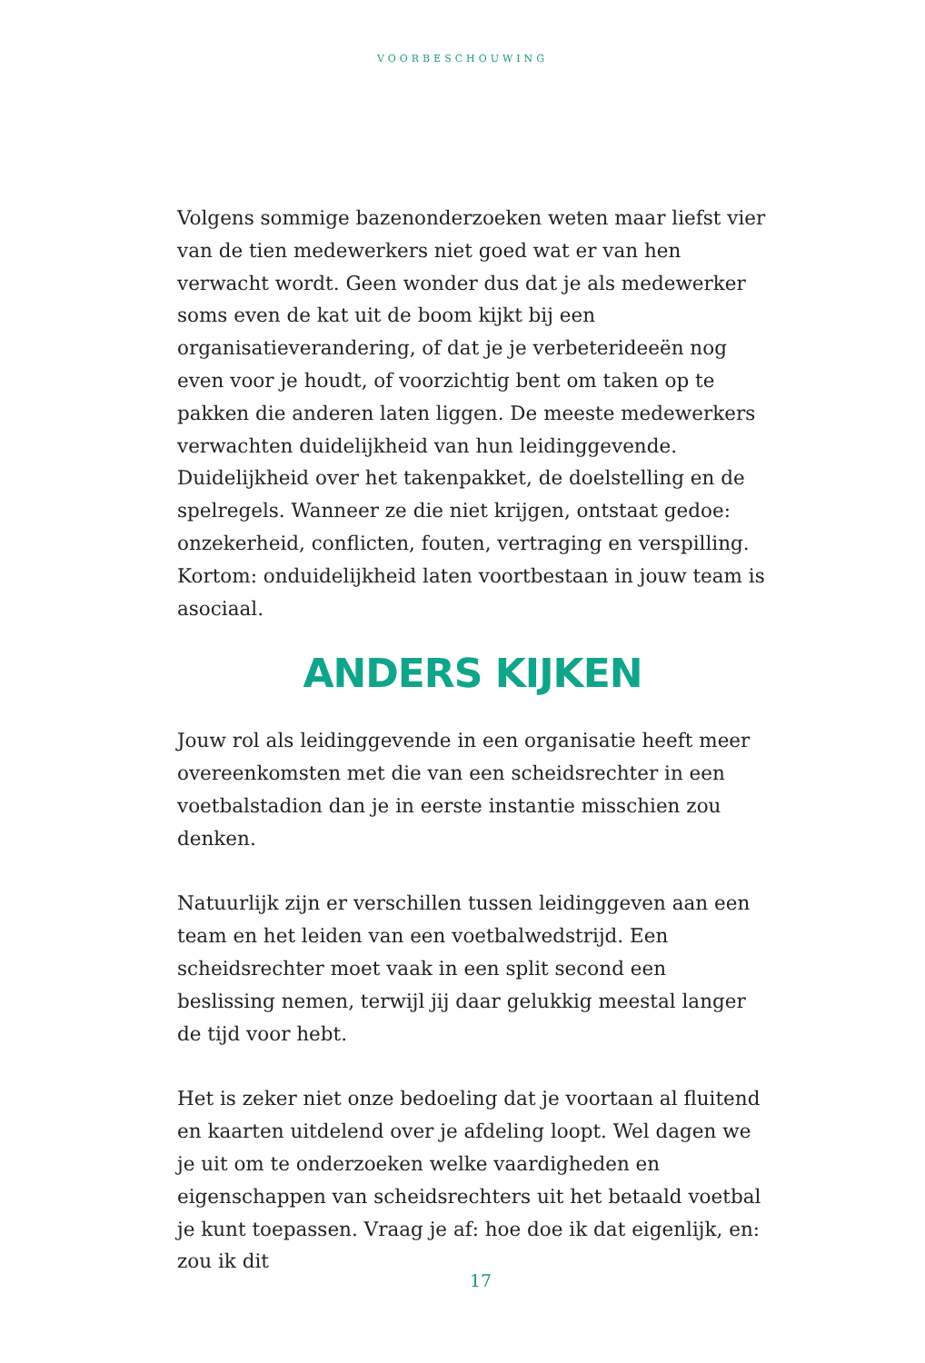VOORBESCHOUWING
Volgens sommige bazenonderzoeken weten maar liefst vier van de tien medewerkers niet goed wat er van hen verwacht wordt. Geen wonder dus dat je als medewerker soms even de kat uit de boom kijkt bij een organisatieverandering, of dat je je verbeterideeën nog even voor je houdt, of voorzichtig bent om taken op te pakken die anderen laten liggen. De meeste medewerkers verwachten duidelijkheid van hun leidinggevende. Duidelijkheid over het takenpakket, de doelstelling en de spelregels. Wanneer ze die niet krijgen, ontstaat gedoe: onzekerheid, conflicten, fouten, vertraging en verspilling. Kortom: onduidelijkheid laten voortbestaan in jouw team is asociaal.
ANDERS KIJKEN
Jouw rol als leidinggevende in een organisatie heeft meer overeenkomsten met die van een scheidsrechter in een voetbalstadion dan je in eerste instantie misschien zou denken.
Natuurlijk zijn er verschillen tussen leidinggeven aan een team en het leiden van een voetbalwedstrijd. Een scheidsrechter moet vaak in een split second een beslissing nemen, terwijl jij daar gelukkig meestal langer de tijd voor hebt.
Het is zeker niet onze bedoeling dat je voortaan al fluitend en kaarten uitdelend over je afdeling loopt. Wel dagen we je uit om te onderzoeken welke vaardigheden en eigenschappen van scheidsrechters uit het betaald voetbal je kunt toepassen. Vraag je af: hoe doe ik dat eigenlijk, en: zou ik dit
17